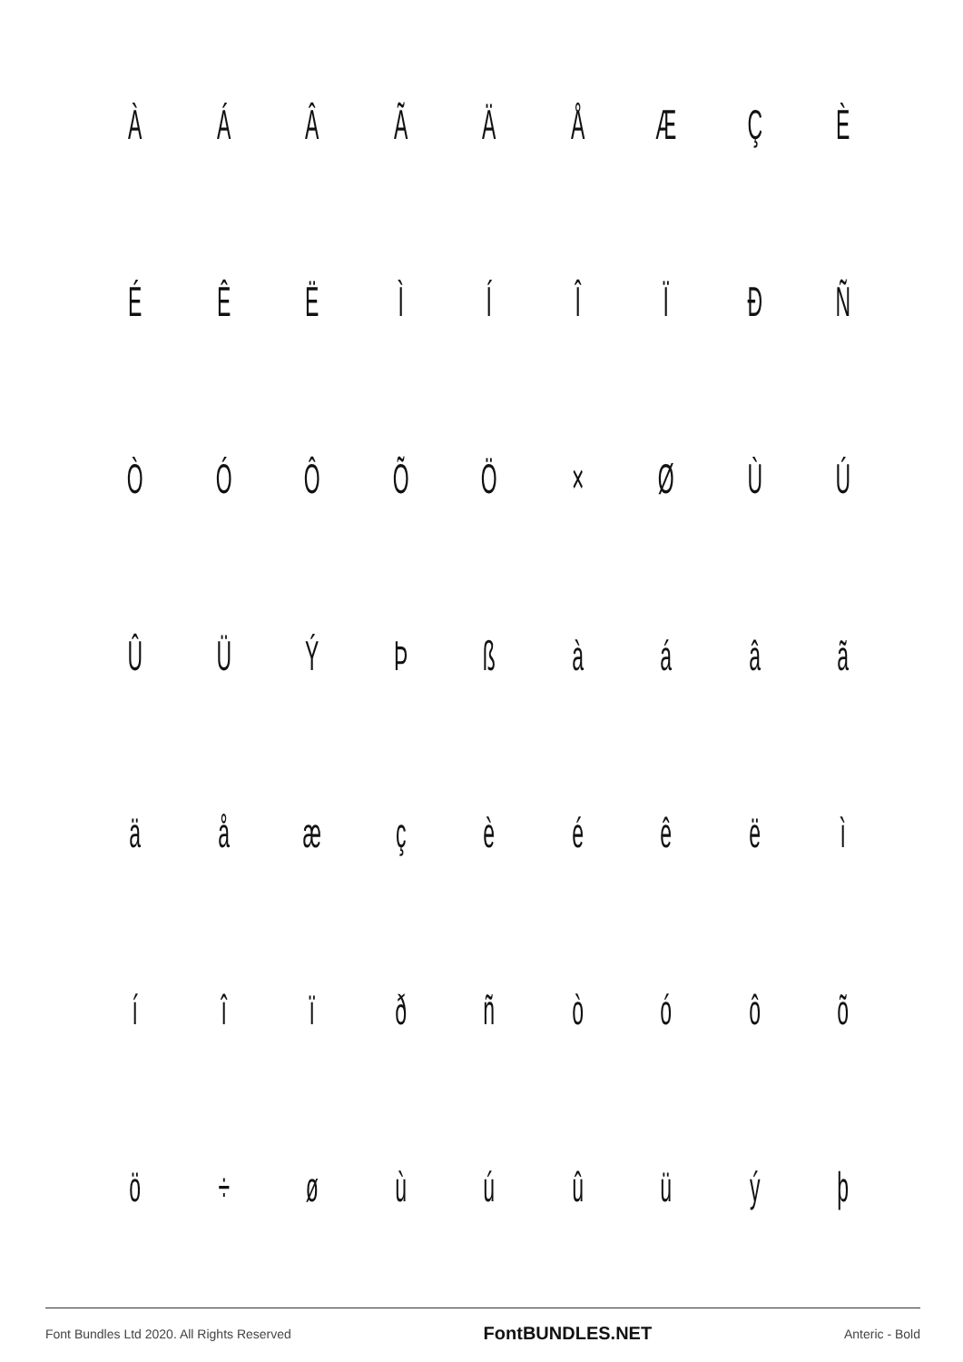À Á Â Ã Ä Å Æ Ç È
É Ê Ë Ì Í Î Ï Ð Ñ
Ò Ó Ô Õ Ö × Ø Ù Ú
Û Ü Ý Þ ß à á â ã
ä å æ ç è é ê ë ì
í î ï ð ñ ò ó ô õ
ö ÷ ø ù ú û ü ý þ
Font Bundles Ltd 2020. All Rights Reserved FontBUNDLES.NET Anteric - Bold